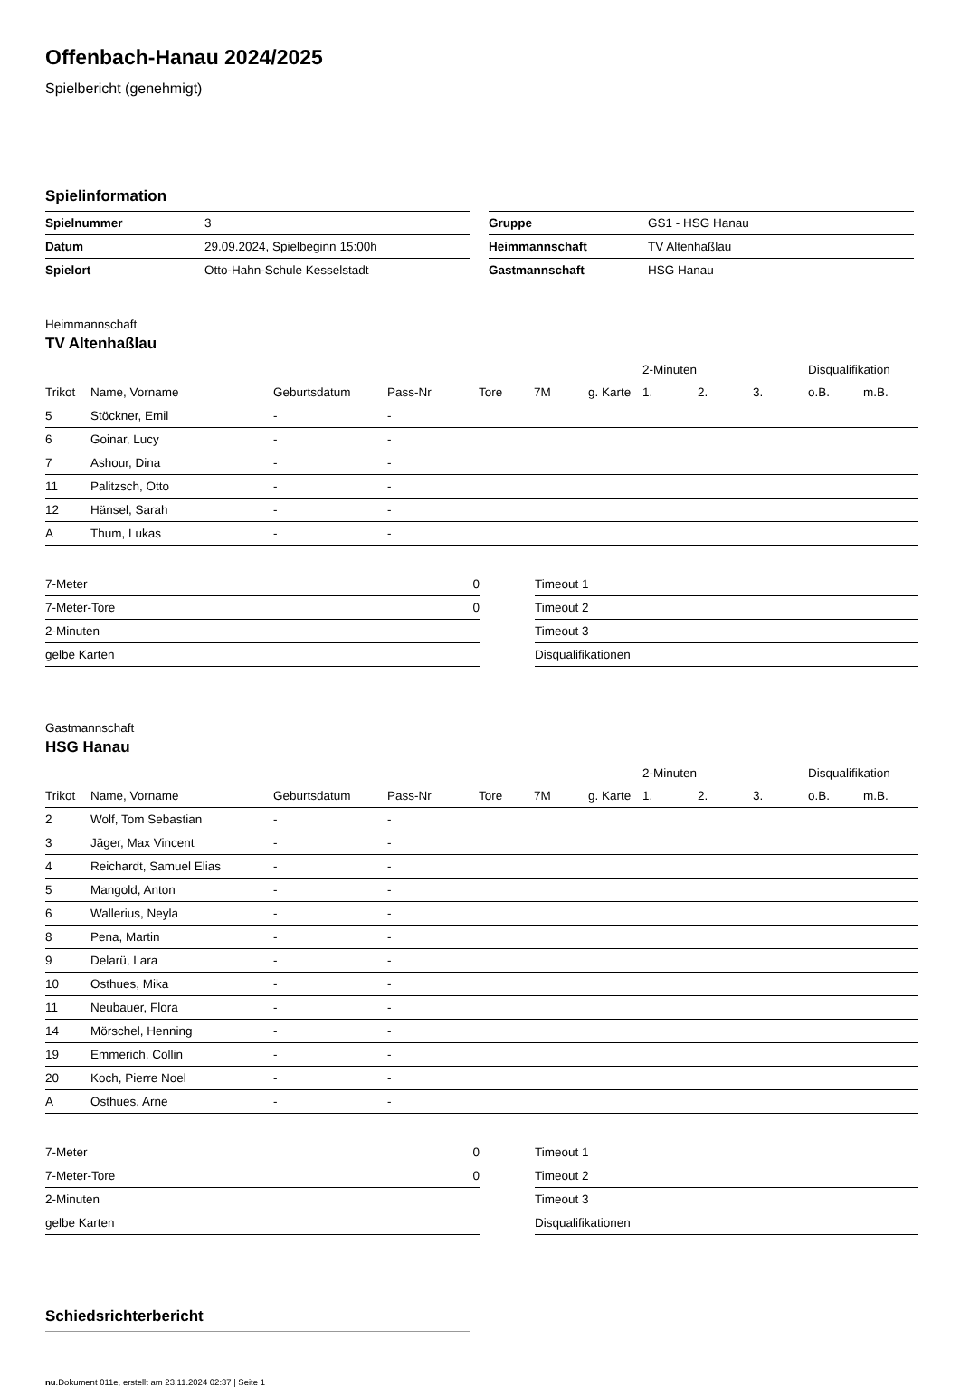Offenbach-Hanau 2024/2025
Spielbericht (genehmigt)
Spielinformation
| Spielnummer | 3 |
| Datum | 29.09.2024, Spielbeginn 15:00h |
| Spielort | Otto-Hahn-Schule Kesselstadt |
| Gruppe | GS1 - HSG Hanau |
| Heimmannschaft | TV Altenhaßlau |
| Gastmannschaft | HSG Hanau |
Heimmannschaft
TV Altenhaßlau
| | | | | | | | 2-Minuten | | | Disqualifikation | |
| --- | --- | --- | --- | --- | --- | --- | --- | --- | --- | --- | --- |
| Trikot | Name, Vorname | Geburtsdatum | Pass-Nr | Tore | 7M | g. Karte | 1. | 2. | 3. | o.B. | m.B. |
| 5 | Stöckner, Emil | - | - | | | | | | | | |
| 6 | Goinar, Lucy | - | - | | | | | | | | |
| 7 | Ashour, Dina | - | - | | | | | | | | |
| 11 | Palitzsch, Otto | - | - | | | | | | | | |
| 12 | Hänsel, Sarah | - | - | | | | | | | | |
| A | Thum, Lukas | - | - | | | | | | | | |
| 7-Meter | 0 |
| 7-Meter-Tore | 0 |
| 2-Minuten | |
| gelbe Karten | |
| Timeout 1 |
| Timeout 2 |
| Timeout 3 |
| Disqualifikationen |
Gastmannschaft
HSG Hanau
| | | | | | | | 2-Minuten | | | Disqualifikation | |
| --- | --- | --- | --- | --- | --- | --- | --- | --- | --- | --- | --- |
| Trikot | Name, Vorname | Geburtsdatum | Pass-Nr | Tore | 7M | g. Karte | 1. | 2. | 3. | o.B. | m.B. |
| 2 | Wolf, Tom Sebastian | - | - | | | | | | | | |
| 3 | Jäger, Max Vincent | - | - | | | | | | | | |
| 4 | Reichardt, Samuel Elias | - | - | | | | | | | | |
| 5 | Mangold, Anton | - | - | | | | | | | | |
| 6 | Wallerius, Neyla | - | - | | | | | | | | |
| 8 | Pena, Martin | - | - | | | | | | | | |
| 9 | Delarü, Lara | - | - | | | | | | | | |
| 10 | Osthues, Mika | - | - | | | | | | | | |
| 11 | Neubauer, Flora | - | - | | | | | | | | |
| 14 | Mörschel, Henning | - | - | | | | | | | | |
| 19 | Emmerich, Collin | - | - | | | | | | | | |
| 20 | Koch, Pierre Noel | - | - | | | | | | | | |
| A | Osthues, Arne | - | - | | | | | | | | |
| 7-Meter | 0 |
| 7-Meter-Tore | 0 |
| 2-Minuten | |
| gelbe Karten | |
| Timeout 1 |
| Timeout 2 |
| Timeout 3 |
| Disqualifikationen |
Schiedsrichterbericht
nu.Dokument 011e, erstellt am 23.11.2024 02:37 | Seite 1